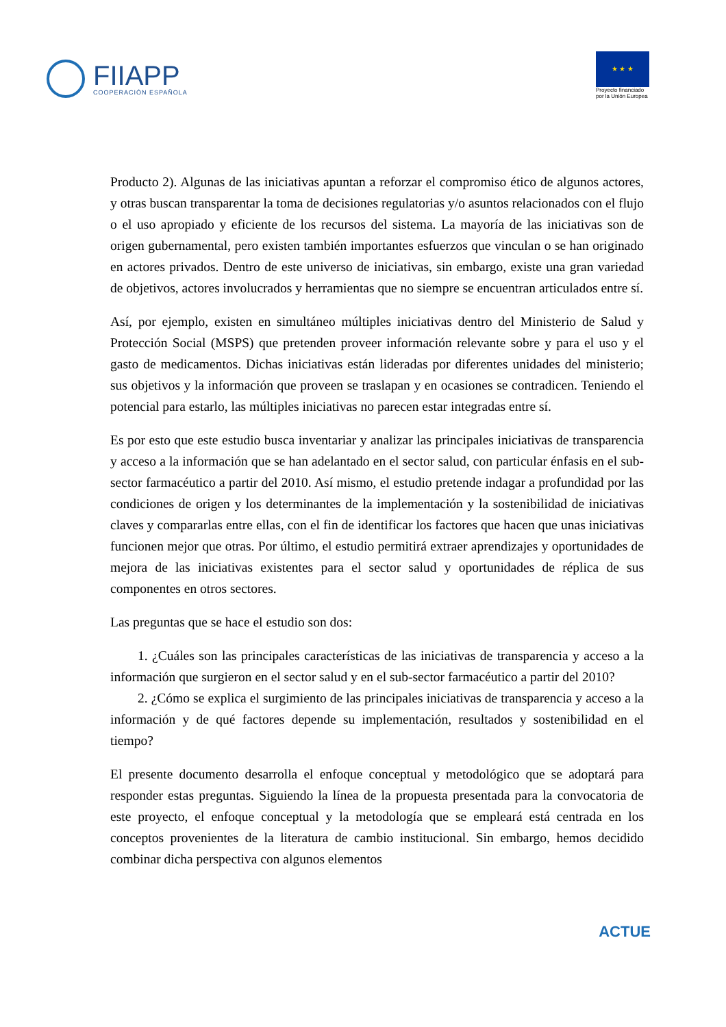FIIAPP
COOPERACIÓN ESPAÑOLA
★ ★ ★
Proyecto financiado
por la Unión Europea
Producto 2). Algunas de las iniciativas apuntan a reforzar el compromiso ético de algunos actores, y otras buscan transparentar la toma de decisiones regulatorias y/o asuntos relacionados con el flujo o el uso apropiado y eficiente de los recursos del sistema. La mayoría de las iniciativas son de origen gubernamental, pero existen también importantes esfuerzos que vinculan o se han originado en actores privados. Dentro de este universo de iniciativas, sin embargo, existe una gran variedad de objetivos, actores involucrados y herramientas que no siempre se encuentran articulados entre sí.
Así, por ejemplo, existen en simultáneo múltiples iniciativas dentro del Ministerio de Salud y Protección Social (MSPS) que pretenden proveer información relevante sobre y para el uso y el gasto de medicamentos. Dichas iniciativas están lideradas por diferentes unidades del ministerio; sus objetivos y la información que proveen se traslapan y en ocasiones se contradicen. Teniendo el potencial para estarlo, las múltiples iniciativas no parecen estar integradas entre sí.
Es por esto que este estudio busca inventariar y analizar las principales iniciativas de transparencia y acceso a la información que se han adelantado en el sector salud, con particular énfasis en el sub-sector farmacéutico a partir del 2010. Así mismo, el estudio pretende indagar a profundidad por las condiciones de origen y los determinantes de la implementación y la sostenibilidad de iniciativas claves y compararlas entre ellas, con el fin de identificar los factores que hacen que unas iniciativas funcionen mejor que otras. Por último, el estudio permitirá extraer aprendizajes y oportunidades de mejora de las iniciativas existentes para el sector salud y oportunidades de réplica de sus componentes en otros sectores.
Las preguntas que se hace el estudio son dos:
1. ¿Cuáles son las principales características de las iniciativas de transparencia y acceso a la información que surgieron en el sector salud y en el sub-sector farmacéutico a partir del 2010?
2. ¿Cómo se explica el surgimiento de las principales iniciativas de transparencia y acceso a la información y de qué factores depende su implementación, resultados y sostenibilidad en el tiempo?
El presente documento desarrolla el enfoque conceptual y metodológico que se adoptará para responder estas preguntas. Siguiendo la línea de la propuesta presentada para la convocatoria de este proyecto, el enfoque conceptual y la metodología que se empleará está centrada en los conceptos provenientes de la literatura de cambio institucional. Sin embargo, hemos decidido combinar dicha perspectiva con algunos elementos
ACTUE